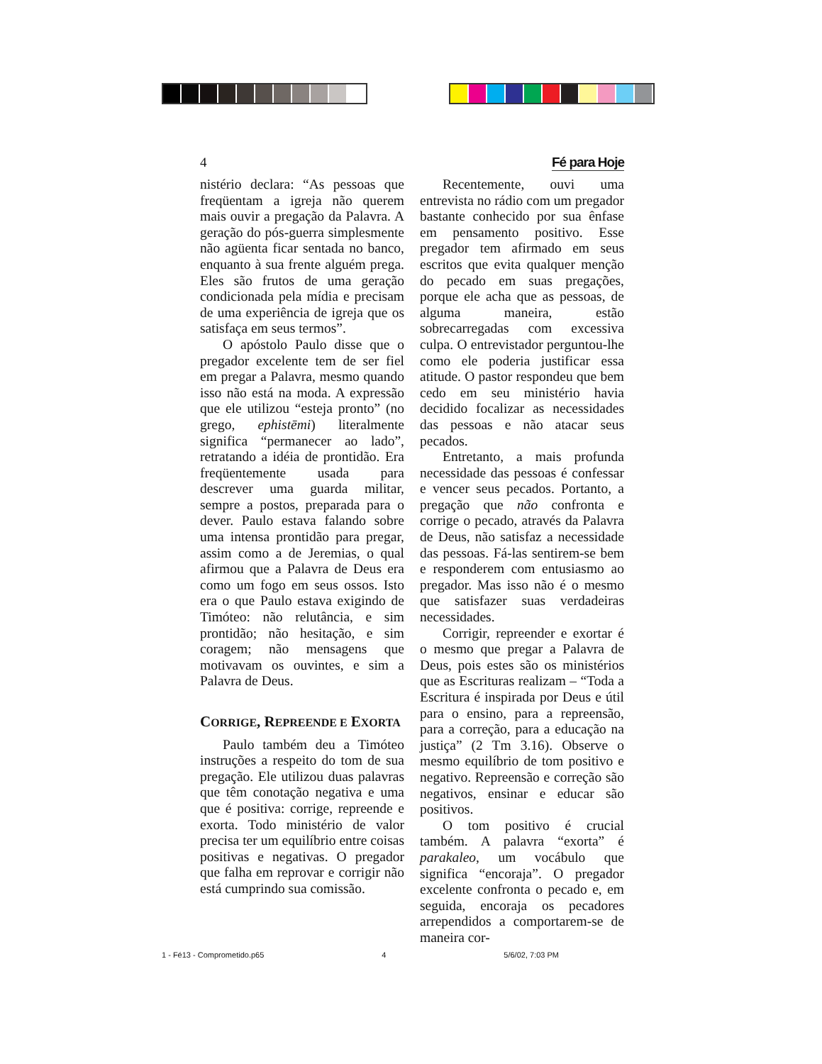4 Fé para Hoje
nistério declara: “As pessoas que freqüentam a igreja não querem mais ouvir a pregação da Palavra. A geração do pós-guerra simplesmente não agüenta ficar sentada no banco, enquanto à sua frente alguém prega. Eles são frutos de uma geração condicionada pela mídia e precisam de uma experiência de igreja que os satisfaça em seus termos”.
O apóstolo Paulo disse que o pregador excelente tem de ser fiel em pregar a Palavra, mesmo quando isso não está na moda. A expressão que ele utilizou “esteja pronto” (no grego, ephistēmi) literalmente significa “permanecer ao lado”, retratando a idéia de prontidão. Era freqüentemente usada para descrever uma guarda militar, sempre a postos, preparada para o dever. Paulo estava falando sobre uma intensa prontidão para pregar, assim como a de Jeremias, o qual afirmou que a Palavra de Deus era como um fogo em seus ossos. Isto era o que Paulo estava exigindo de Timóteo: não relutância, e sim prontidão; não hesitação, e sim coragem; não mensagens que motivavam os ouvintes, e sim a Palavra de Deus.
CORRIGE, REPREENDE E EXORTA
Paulo também deu a Timóteo instruções a respeito do tom de sua pregação. Ele utilizou duas palavras que têm conotação negativa e uma que é positiva: corrige, repreende e exorta. Todo ministério de valor precisa ter um equilíbrio entre coisas positivas e negativas. O pregador que falha em reprovar e corrigir não está cumprindo sua comissão.
Recentemente, ouvi uma entrevista no rádio com um pregador bastante conhecido por sua ênfase em pensamento positivo. Esse pregador tem afirmado em seus escritos que evita qualquer menção do pecado em suas pregações, porque ele acha que as pessoas, de alguma maneira, estão sobrecarregadas com excessiva culpa. O entrevistador perguntou-lhe como ele poderia justificar essa atitude. O pastor respondeu que bem cedo em seu ministério havia decidido focalizar as necessidades das pessoas e não atacar seus pecados.
Entretanto, a mais profunda necessidade das pessoas é confessar e vencer seus pecados. Portanto, a pregação que não confronta e corrige o pecado, através da Palavra de Deus, não satisfaz a necessidade das pessoas. Fá-las sentirem-se bem e responderem com entusiasmo ao pregador. Mas isso não é o mesmo que satisfazer suas verdadeiras necessidades.
Corrigir, repreender e exortar é o mesmo que pregar a Palavra de Deus, pois estes são os ministérios que as Escrituras realizam – “Toda a Escritura é inspirada por Deus e útil para o ensino, para a repreensão, para a correção, para a educação na justiça” (2 Tm 3.16). Observe o mesmo equilíbrio de tom positivo e negativo. Repreensão e correção são negativos, ensinar e educar são positivos.
O tom positivo é crucial também. A palavra “exorta” é parakaleo, um vocábulo que significa “encoraja”. O pregador excelente confronta o pecado e, em seguida, encoraja os pecadores arrependidos a comportarem-se de maneira cor-
1 - Fé13 - Comprometido.p65 4 5/6/02, 7:03 PM